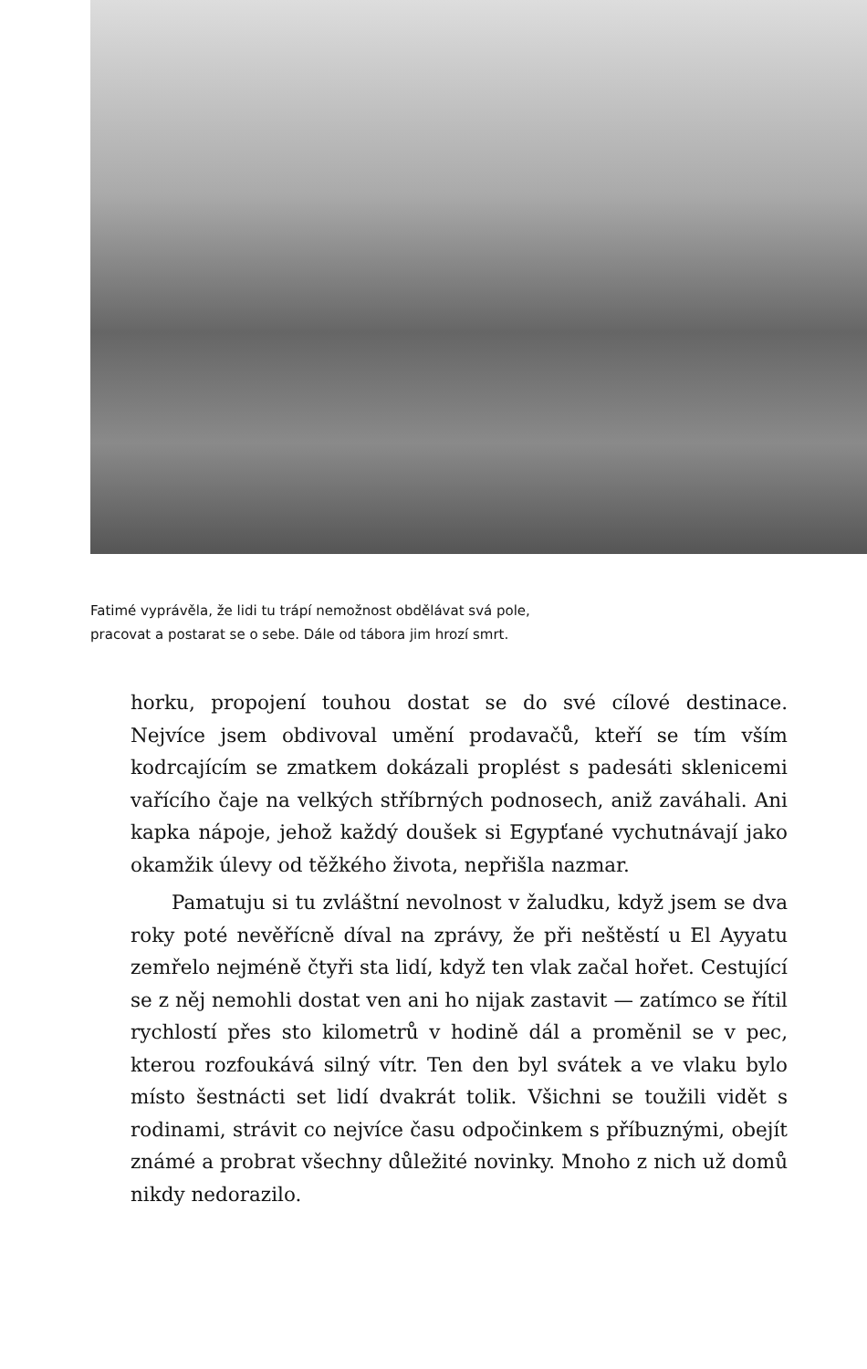Fatimé vyprávěla, že lidi tu trápí nemožnost obdělávat svá pole,
pracovat a postarat se o sebe. Dále od tábora jim hrozí smrt.
horku, propojení touhou dostat se do své cílové destinace. Nejvíce jsem obdivoval umění prodavačů, kteří se tím vším kodrcajícím se zmatkem dokázali proplést s padesáti sklenicemi vařícího čaje na velkých stříbrných podnosech, aniž zaváhali. Ani kapka nápoje, jehož každý doušek si Egypťané vychutnávají jako okamžik úlevy od těžkého života, nepřišla nazmar.
Pamatuju si tu zvláštní nevolnost v žaludku, když jsem se dva roky poté nevěřícně díval na zprávy, že při neštěstí u El Ayyatu zemřelo nejméně čtyři sta lidí, když ten vlak začal hořet. Cestující se z něj nemohli dostat ven ani ho nijak zastavit — zatímco se řítil rychlostí přes sto kilometrů v hodině dál a proměnil se v pec, kterou rozfoukává silný vítr. Ten den byl svátek a ve vlaku bylo místo šestnácti set lidí dvakrát tolik. Všichni se toužili vidět s rodinami, strávit co nejvíce času odpočinkem s příbuznými, obejít známé a probrat všechny důležité novinky. Mnoho z nich už domů nikdy nedorazilo.